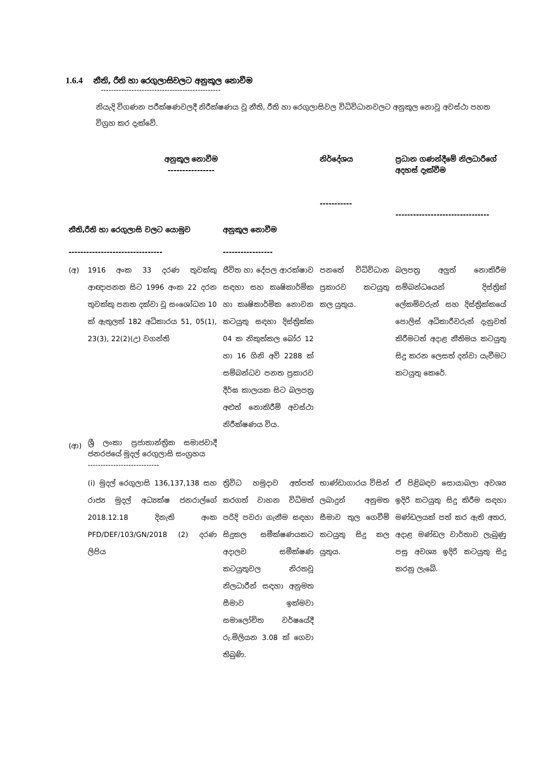1.6.4 නීති, රීති හා රෙගුලාසිවලට අනුකූල නොවීම
-----------------------------------------------
නියැදි විගණන පරීක්ෂණවලදී නිරීක්ෂණය වූ නීති, රීති හා රෙගුලාසිවල විධිවිධානවලට අනුකූල නොවූ අවස්ථා පහත විග්‍රහ කර දැක්වේ.
| අනුකූල නොවීම ---------------- | | | නිර්දේශය ----------- | ප්‍රධාන ගණන්දීමේ නිලධාරීගේ අදහස් දැක්වීම -------------------------------- |
| --- | --- | --- | --- | --- |
| නීති,රීති හා රෙගුලාසි වලට යොමුව -------------------------------- | | අනුකූල නොවීම ----------------- | | |
| (අ) | 1916 අංක 33 දරණ තුවක්කු ආඥාපනත සිට 1996 අංක 22 දරන තුවක්කු පනත දක්වා වූ සංශෝධන 10 ක් ඇතුලත් 182 අධිකාරය 51, 05(1), 23(3), 22(2)(උ) වගන්ති | ජීවිත හා දේපල ආරක්ෂාව සඳහා සහ කෘෂිකාර්මික හා කෘෂිකාර්මික නොවන කටයුතු සඳහා දිස්ත්‍රික්ක 04 ක නිකුත්කල බෝර 12 හා 16 ගිනි අවි 2288 ක් සම්බන්ධව පනත ප්‍රකාරව දීර්ඝ කාලයක සිට බලපත්‍ර අළුත් නොකිරීම් අවස්ථා නිරීක්ෂණය විය. | පනතේ විධිවිධාන ප්‍රකාරව කටයුතු කල යුතුය. | බලපත්‍ර අලුත් නොකිරීම සම්බන්ධයෙන් දිස්ත්‍රික් ලේකම්වරුන් සහ දිස්ත්‍රික්කයේ පොලිස් අධිකාරීවරුන් දැනුවත් කිරීමටත් අදාළ නීතිමය කටයුතු සිදු කරන ලෙසත් දන්වා යැවීමට කටයුතු කෙරේ. |
| (ආ) | ශ්‍රී ලංකා ප්‍රජාතාන්ත්‍රික සමාජවාදී ජනරජයේ මුදල් රෙගුලාසි සංග්‍රහය ---------------------------- | | | |
| | (i) මුදල් රෙගුලාසි 136,137,138 සහ රාජ්‍ය මුදල් අධ්‍යක්ෂ ජනරාල්ගේ 2018.12.18 දිනැති අංක PFD/DEF/103/GN/2018 (2) දරණ ලිපිය | ත්‍රිවිධ හමුදාව අත්පත් කරගත් වාහන විධිමත් පරිදි පවරා ගැනීම සඳහා සිදුකල සමීක්ෂණයකට අදාලව සමීක්ෂණ කටයුතුවල නිරතවූ නිලධාරීන් සඳහා අනුමත සීමාව ඉක්මවා සමාලෝචිත වර්ෂයේදී රු.මිලියන 3.08 ක් ගෙවා තිබුණි. | භාණ්ඩාගාරය විසින් ලබාදුන් අනුමත සීමාව තුල ගෙවීම් කටයුතු සිදු කල යුතුය. | ඒ පිළිබඳව සොයාබලා අවශ්‍ය ඉදිරි කටයුතු සිදු කිරීම සඳහා මණ්ඩලයක් පත් කර ඇති අතර, අදාළ මණ්ඩල වාර්තාව ලැබුණු පසු අවශ්‍ය ඉදිරි කටයුතු සිදු කරනු ලැබේ. |